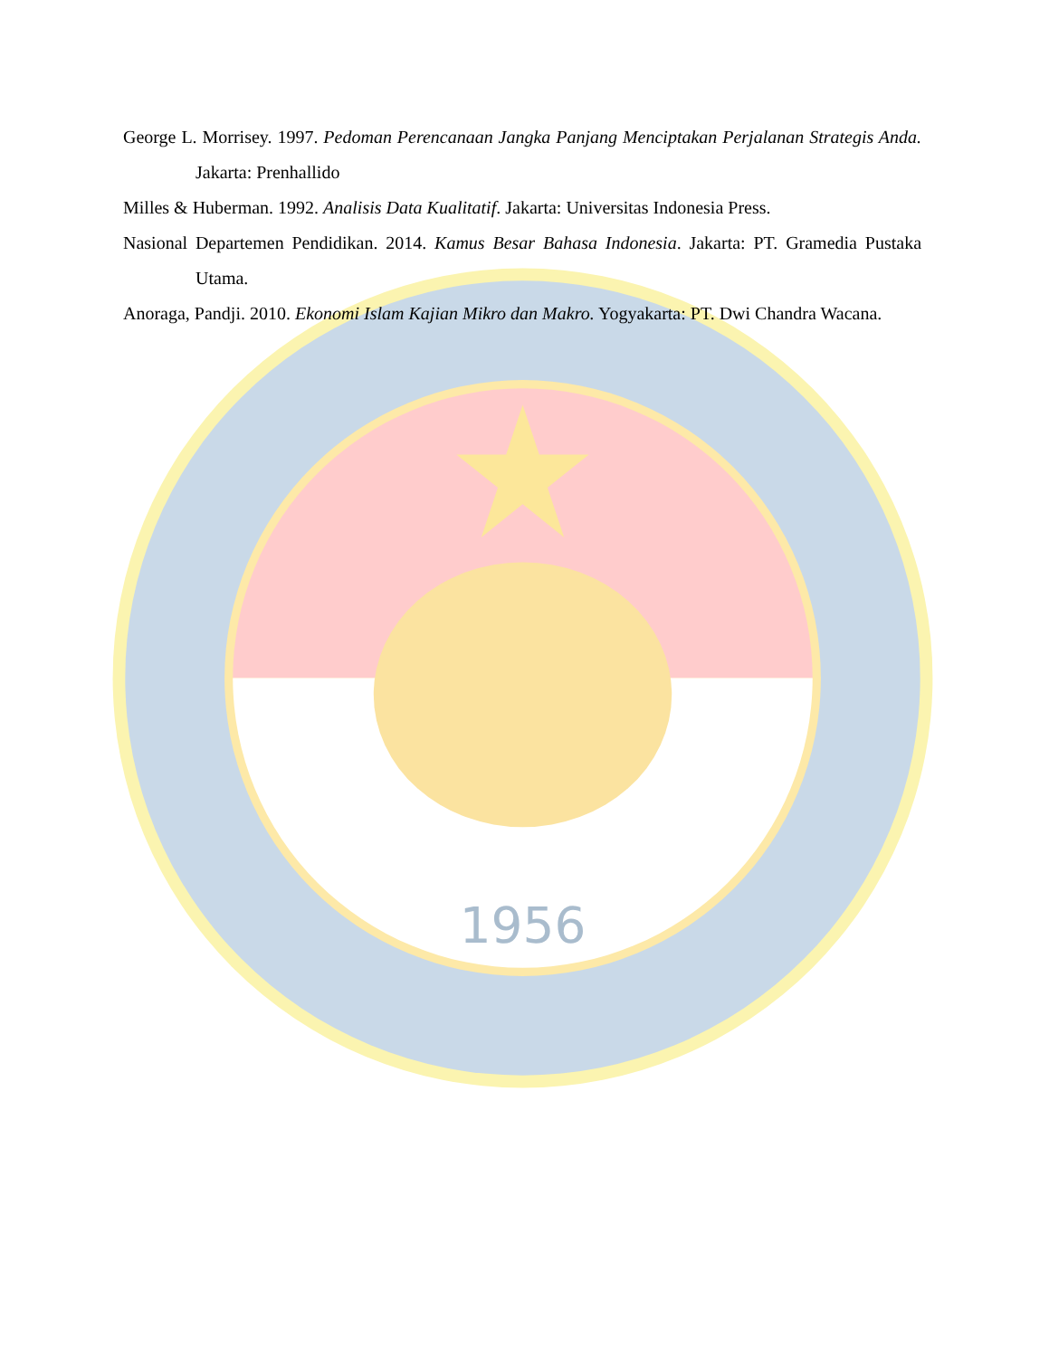1956
George L. Morrisey. 1997. Pedoman Perencanaan Jangka Panjang Menciptakan Perjalanan Strategis Anda. Jakarta: Prenhallido
Milles & Huberman. 1992. Analisis Data Kualitatif. Jakarta: Universitas Indonesia Press.
Nasional Departemen Pendidikan. 2014. Kamus Besar Bahasa Indonesia. Jakarta: PT. Gramedia Pustaka Utama.
Anoraga, Pandji. 2010. Ekonomi Islam Kajian Mikro dan Makro. Yogyakarta: PT. Dwi Chandra Wacana.